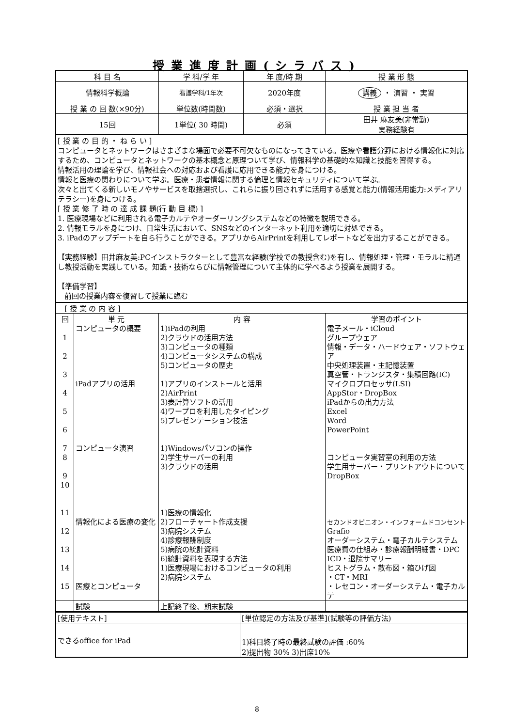授業進度計画(シラバス)
| 科 目 名 | 学 科/学 年 | 年 度/時 期 | 授 業 形 態 |
| --- | --- | --- | --- |
| 情報科学概論 | 看護学科/1年次 | 2020年度 | 講義 ・ 演習 ・ 実習 |
| 授 業 の 回 数(×90分) | 単位数(時間数) | 必須・選択 | 授 業 担 当 者 |
| 15回 | 1単位( 30 時間) | 必須 | 田井 麻友美(非常勤) 実務経験有 |
[ 授 業 の 目 的 ・ ね ら い ]
コンピュータとネットワークはさまざまな場面で必要不可欠なものになってきている。医療や看護分野における情報化に対応するため、コンピュータとネットワークの基本概念と原理ついて学び、情報科学の基礎的な知識と技能を習得する。
情報活用の理論を学び、情報社会への対応および看護に応用できる能力を身につける。
情報と医療の関わりについて学ぶ。医療・患者情報に関する倫理と情報セキュリティについて学ぶ。
次々と出てくる新しいモノやサービスを取捨選択し、これらに振り回されずに活用する感覚と能力(情報活用能力:メディアリテラシー)を身につける。
[ 授 業 修 了 時 の 達 成 課 題(行 動 目 標) ]
1. 医療現場などに利用される電子カルテやオーダーリングシステムなどの特徴を説明できる。
2. 情報モラルを身につけ、日常生活において、SNSなどのインターネット利用を適切に対処できる。
3. iPadのアップデートを自ら行うことができる。アプリからAirPrintを利用してレポートなどを出力することができる。
【実務経験】田井麻友美:PCインストラクターとして豊富な経験(学校での教授含む)を有し、情報処理・管理・モラルに精通し教授活動を実践している。知識・技術ならびに情報管理について主体的に学べるよう授業を展開する。
【準備学習】
前回の授業内容を復習して授業に臨む
| [ 授 業 の 内 容 ] | | | |
| 回 | 単 元 | 内 容 | 学習のポイント |
| 1 2 3 4 5 6 7 8 9 10 11 12 13 14 15 | コンピュータの概要 iPadアプリの活用 コンピュータ演習 情報化による医療の変化 医療とコンピュータ | 1)iPadの利用 2)クラウドの活用方法 3)コンピュータの種類 4)コンピュータシステムの構成 5)コンピュータの歴史 1)アプリのインストールと活用 2)AirPrint 3)表計算ソフトの活用 4)ワープロを利用したタイピング 5)プレゼンテーション技法 1)Windowsパソコンの操作 2)学生サーバーの利用 3)クラウドの活用 1)医療の情報化 2)フローチャート作成支援 3)病院システム 4)診療報酬制度 5)病院の統計資料 6)統計資料を表現する方法 1)医療現場におけるコンピュータの利用 2)病院システム | 電子メール・iCloud グループウェア 情報・データ・ハードウェア・ソフトウェア 中央処理装置・主記憶装置 真空管・トランジスタ・集積回路(IC) マイクロプロセッサ(LSI) AppStor・DropBox iPadからの出力方法 Excel Word PowerPoint コンピュータ実習室の利用の方法 学生用サーバー・プリントアウトについて DropBox セカンドオピニオン・インフォームドコンセント Grafio オーダーシステム・電子カルテシステム 医療費の仕組み・診療報酬明細書・DPC ICD・退院サマリー ヒストグラム・散布図・箱ひげ図 ・CT・MRI ・レセコン・オーダーシステム・電子カルテ |
| | 試験 | 上記終了後、期末試験 | |
| [使用テキスト] | [単位認定の方法及び基準](試験等の評価方法) |
| できるoffice for iPad | 1)科目終了時の最終試験の評価 :60% 2)提出物 30% 3)出席10% |
8